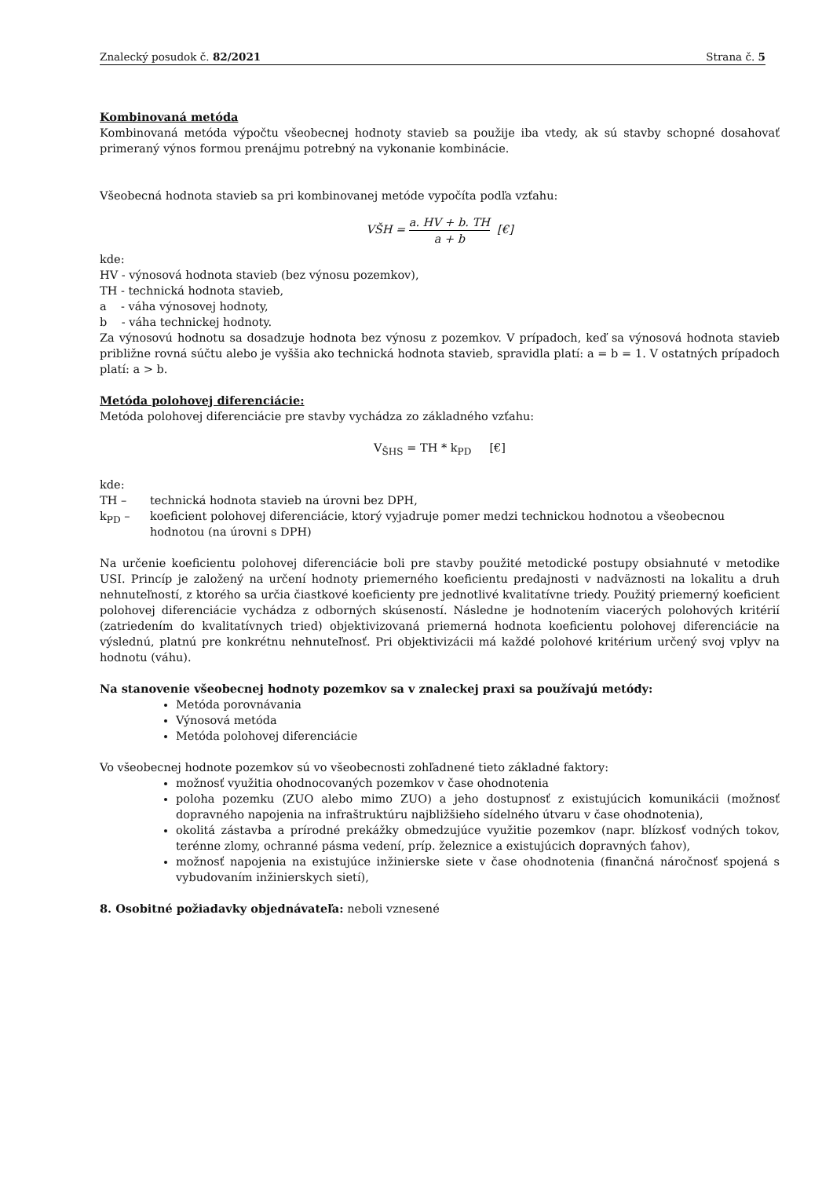Znalecký posudok č. 82/2021 Strana č. 5
Kombinovaná metóda
Kombinovaná metóda výpočtu všeobecnej hodnoty stavieb sa použije iba vtedy, ak sú stavby schopné dosahovať primeraný výnos formou prenájmu potrebný na vykonanie kombinácie.
Všeobecná hodnota stavieb sa pri kombinovanej metóde vypočíta podľa vzťahu:
VŠH = a. HV + b. TH a + b [€]
kde:
HV - výnosová hodnota stavieb (bez výnosu pozemkov),
TH - technická hodnota stavieb,
a - váha výnosovej hodnoty,
b - váha technickej hodnoty.
Za výnosovú hodnotu sa dosadzuje hodnota bez výnosu z pozemkov. V prípadoch, keď sa výnosová hodnota stavieb približne rovná súčtu alebo je vyššia ako technická hodnota stavieb, spravidla platí: a = b = 1. V ostatných prípadoch platí: a > b.
Metóda polohovej diferenciácie:
Metóda polohovej diferenciácie pre stavby vychádza zo základného vzťahu:
V<sub>ŠHS</sub> = TH * k<sub>PD</sub> [€]
kde:
TH – technická hodnota stavieb na úrovni bez DPH,
k<sub>PD</sub> – koeficient polohovej diferenciácie, ktorý vyjadruje pomer medzi technickou hodnotou a všeobecnou hodnotou (na úrovni s DPH)
Na určenie koeficientu polohovej diferenciácie boli pre stavby použité metodické postupy obsiahnuté v metodike USI. Princíp je založený na určení hodnoty priemerného koeficientu predajnosti v nadväznosti na lokalitu a druh nehnuteľností, z ktorého sa určia čiastkové koeficienty pre jednotlivé kvalitatívne triedy. Použitý priemerný koeficient polohovej diferenciácie vychádza z odborných skúseností. Následne je hodnotením viacerých polohových kritérií (zatriedením do kvalitatívnych tried) objektivizovaná priemerná hodnota koeficientu polohovej diferenciácie na výslednú, platnú pre konkrétnu nehnuteľnosť. Pri objektivizácii má každé polohové kritérium určený svoj vplyv na hodnotu (váhu).
Na stanovenie všeobecnej hodnoty pozemkov sa v znaleckej praxi sa používajú metódy:
Metóda porovnávania
Výnosová metóda
Metóda polohovej diferenciácie
Vo všeobecnej hodnote pozemkov sú vo všeobecnosti zohľadnené tieto základné faktory:
možnosť využitia ohodnocovaných pozemkov v čase ohodnotenia
poloha pozemku (ZUO alebo mimo ZUO) a jeho dostupnosť z existujúcich komunikácii (možnosť dopravného napojenia na infraštruktúru najbližšieho sídelného útvaru v čase ohodnotenia),
okolitá zástavba a prírodné prekážky obmedzujúce využitie pozemkov (napr. blízkosť vodných tokov, terénne zlomy, ochranné pásma vedení, príp. železnice a existujúcich dopravných ťahov),
možnosť napojenia na existujúce inžinierske siete v čase ohodnotenia (finančná náročnosť spojená s vybudovaním inžinierskych sietí),
8. Osobitné požiadavky objednávateľa: neboli vznesené